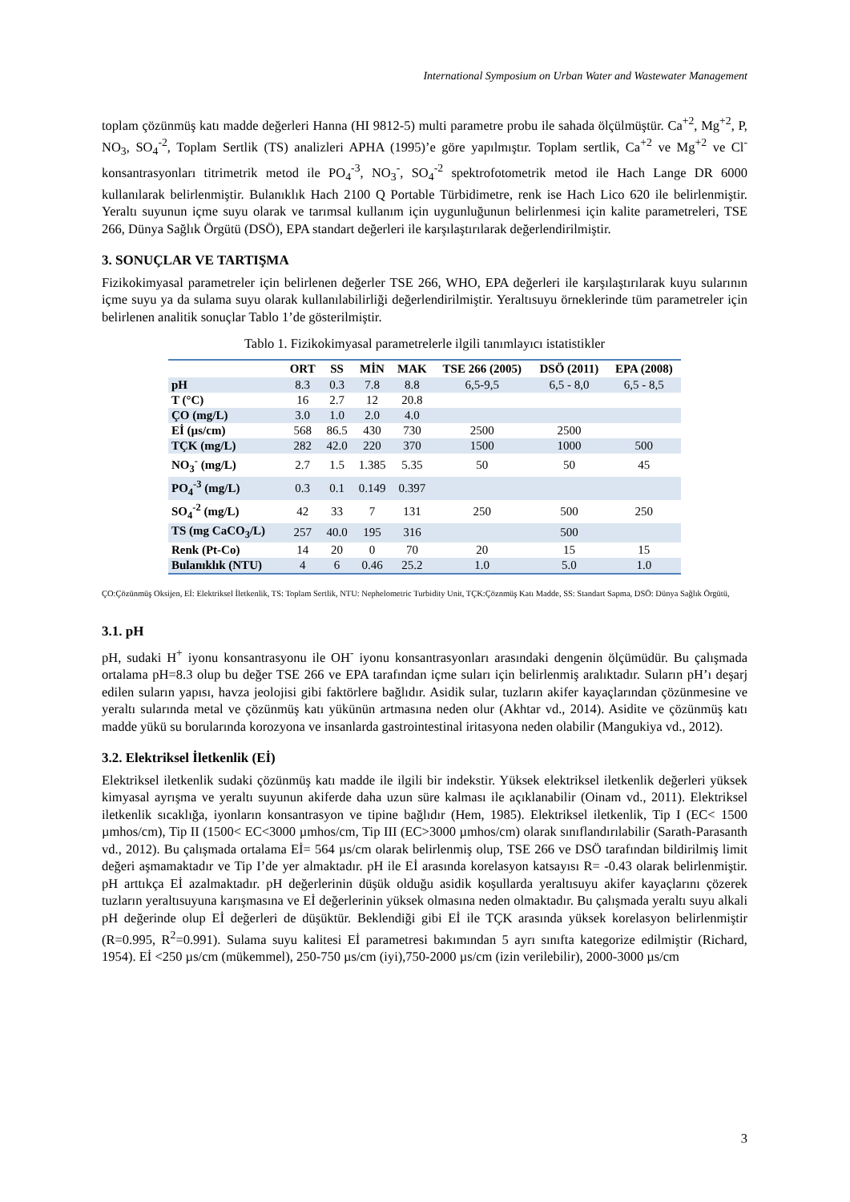International Symposium on Urban Water and Wastewater Management
toplam çözünmüş katı madde değerleri Hanna (HI 9812-5) multi parametre probu ile sahada ölçülmüştür. Ca<sup>+2</sup>, Mg<sup>+2</sup>, P, NO<sub>3</sub>, SO<sub>4</sub><sup>-2</sup>, Toplam Sertlik (TS) analizleri APHA (1995)’e göre yapılmıştır. Toplam sertlik, Ca<sup>+2</sup> ve Mg<sup>+2</sup> ve Cl<sup>-</sup> konsantrasyonları titrimetrik metod ile PO<sub>4</sub><sup>-3</sup>, NO<sub>3</sub><sup>-</sup>, SO<sub>4</sub><sup>-2</sup> spektrofotometrik metod ile Hach Lange DR 6000 kullanılarak belirlenmiştir. Bulanıklık Hach 2100 Q Portable Türbidimetre, renk ise Hach Lico 620 ile belirlenmiştir. Yeraltı suyunun içme suyu olarak ve tarımsal kullanım için uygunluğunun belirlenmesi için kalite parametreleri, TSE 266, Dünya Sağlık Örgütü (DSÖ), EPA standart değerleri ile karşılaştırılarak değerlendirilmiştir.
3. SONUÇLAR VE TARTIŞMA
Fizikokimyasal parametreler için belirlenen değerler TSE 266, WHO, EPA değerleri ile karşılaştırılarak kuyu sularının içme suyu ya da sulama suyu olarak kullanılabilirliği değerlendirilmiştir. Yeraltısuyu örneklerinde tüm parametreler için belirlenen analitik sonuçlar Tablo 1’de gösterilmiştir.
Tablo 1. Fizikokimyasal parametrelerle ilgili tanımlayıcı istatistikler
| | ORT | SS | MİN | MAK | TSE 266 (2005) | DSÖ (2011) | EPA (2008) |
| --- | --- | --- | --- | --- | --- | --- | --- |
| pH | 8.3 | 0.3 | 7.8 | 8.8 | 6,5-9,5 | 6,5 - 8,0 | 6,5 - 8,5 |
| T (°C) | 16 | 2.7 | 12 | 20.8 | | | |
| ÇO (mg/L) | 3.0 | 1.0 | 2.0 | 4.0 | | | |
| Eİ (µs/cm) | 568 | 86.5 | 430 | 730 | 2500 | 2500 | |
| TÇK (mg/L) | 282 | 42.0 | 220 | 370 | 1500 | 1000 | 500 |
| NO<sub>3</sub><sup>-</sup> (mg/L) | 2.7 | 1.5 | 1.385 | 5.35 | 50 | 50 | 45 |
| PO<sub>4</sub><sup>-3</sup> (mg/L) | 0.3 | 0.1 | 0.149 | 0.397 | | | |
| SO<sub>4</sub><sup>-2</sup> (mg/L) | 42 | 33 | 7 | 131 | 250 | 500 | 250 |
| TS (mg CaCO<sub>3</sub>/L) | 257 | 40.0 | 195 | 316 | | 500 | |
| Renk (Pt-Co) | 14 | 20 | 0 | 70 | 20 | 15 | 15 |
| Bulanıklık (NTU) | 4 | 6 | 0.46 | 25.2 | 1.0 | 5.0 | 1.0 |
ÇO:Çözünmüş Oksijen, Eİ: Elektriksel İletkenlik, TS: Toplam Sertlik, NTU: Nephelometric Turbidity Unit, TÇK:Çöznmüş Katı Madde, SS: Standart Sapma, DSÖ: Dünya Sağlık Örgütü,
3.1. pH
pH, sudaki H<sup>+</sup> iyonu konsantrasyonu ile OH<sup>-</sup> iyonu konsantrasyonları arasındaki dengenin ölçümüdür. Bu çalışmada ortalama pH=8.3 olup bu değer TSE 266 ve EPA tarafından içme suları için belirlenmiş aralıktadır. Suların pH’ı deşarj edilen suların yapısı, havza jeolojisi gibi faktörlere bağlıdır. Asidik sular, tuzların akifer kayaçlarından çözünmesine ve yeraltı sularında metal ve çözünmüş katı yükünün artmasına neden olur (Akhtar vd., 2014). Asidite ve çözünmüş katı madde yükü su borularında korozyona ve insanlarda gastrointestinal iritasyona neden olabilir (Mangukiya vd., 2012).
3.2. Elektriksel İletkenlik (Eİ)
Elektriksel iletkenlik sudaki çözünmüş katı madde ile ilgili bir indekstir. Yüksek elektriksel iletkenlik değerleri yüksek kimyasal ayrışma ve yeraltı suyunun akiferde daha uzun süre kalması ile açıklanabilir (Oinam vd., 2011). Elektriksel iletkenlik sıcaklığa, iyonların konsantrasyon ve tipine bağlıdır (Hem, 1985). Elektriksel iletkenlik, Tip I (EC< 1500 µmhos/cm), Tip II (1500< EC<3000 µmhos/cm, Tip III (EC>3000 µmhos/cm) olarak sınıflandırılabilir (Sarath-Parasanth vd., 2012). Bu çalışmada ortalama Eİ= 564 µs/cm olarak belirlenmiş olup, TSE 266 ve DSÖ tarafından bildirilmiş limit değeri aşmamaktadır ve Tip I’de yer almaktadır. pH ile Eİ arasında korelasyon katsayısı R= -0.43 olarak belirlenmiştir. pH arttıkça Eİ azalmaktadır. pH değerlerinin düşük olduğu asidik koşullarda yeraltısuyu akifer kayaçlarını çözerek tuzların yeraltısuyuna karışmasına ve Eİ değerlerinin yüksek olmasına neden olmaktadır. Bu çalışmada yeraltı suyu alkali pH değerinde olup Eİ değerleri de düşüktür. Beklendiği gibi Eİ ile TÇK arasında yüksek korelasyon belirlenmiştir (R=0.995, R<sup>2</sup>=0.991). Sulama suyu kalitesi Eİ parametresi bakımından 5 ayrı sınıfta kategorize edilmiştir (Richard, 1954). Eİ <250 µs/cm (mükemmel), 250-750 µs/cm (iyi),750-2000 µs/cm (izin verilebilir), 2000-3000 µs/cm
3